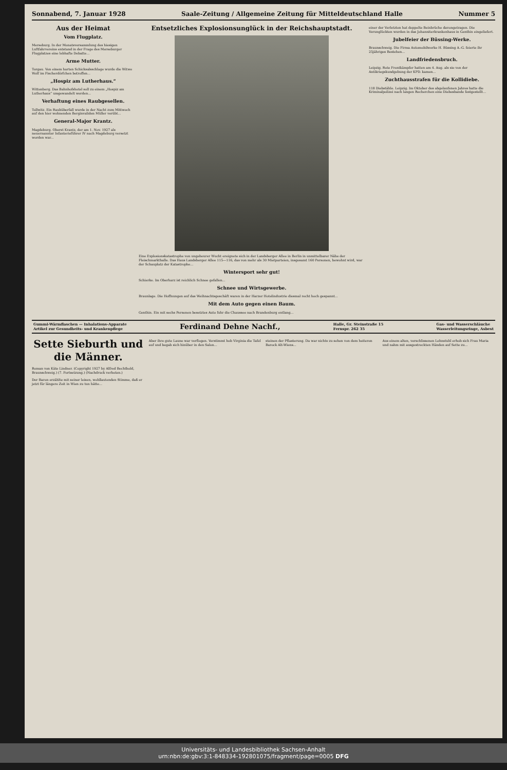Sonnabend, 7. Januar 1928 Saale-Zeitung / Allgemeine Zeitung für Mitteldeutschland Halle Nummer 5
Aus der Heimat
Vom Flugplatz.
Merseburg. In der Monatsversammlung des hiesigen Luftfahrvereins entstand in der Frage des Merseburger Flugplatzes eine lebhafte Debatte...
Arme Mutter.
Torgau. Von einem harten Schicksalsschlage wurde die Witwe Wolf im Fischerdörfchen betroffen...
„Hospiz am Lutherhaus.“
Wittenberg. Das Bahnhofshotel soll zu einem „Hospiz am Lutherhaus“ umgewandelt werden...
Verhaftung eines Raubgesellen.
Tollwitz. Ein Raubüberfall wurde in der Nacht zum Mittwoch auf den hier wohnenden Berginvaliden Müller verübt...
General-Major Krantz.
Magdeburg. Oberst Krantz, der am 1. Nov. 1927 als neuernannter Infanterieführer IV nach Magdeburg versetzt worden war...
Entsetzliches Explosionsunglück in der Reichshauptstadt.
Eine Explosionskatastrophe von ungeheurer Wucht ereignete sich in der Landsberger Allee in Berlin in unmittelbarer Nähe der Fleischmarkthalle. Das Haus Landsberger Allee 115—116, das von mehr als 30 Mietparteien, insgesamt 160 Personen, bewohnt wird, war der Schauplatz der Katastrophe...
Wintersport sehr gut!
Schierke. Im Oberharz ist reichlich Schnee gefallen...
Schnee und Wirtsgewerbe.
Braunlage. Die Hoffnungen auf das Weihnachtsgeschäft waren in der Harzer Hotelindustrie diesmal recht hoch gespannt...
Mit dem Auto gegen einen Baum.
Genthin. Ein mit sechs Personen besetztes Auto fuhr die Chaussee nach Brandenburg entlang...
einer der Verletzten hat doppelte Beinbrüche davongetragen. Die Verunglückten wurden in das Johanniterkrankenhaus in Genthin eingeliefert.
Jubelfeier der Büssing-Werke.
Braunschweig. Die Firma Automobilwerke H. Büssing A.-G. feierte ihr 25jähriges Bestehen...
Landfriedensbruch.
Leipzig. Rote Frontkämpfer hatten am 4. Aug. als sie von der Antikriegskundgebung der KPD. kamen...
Zuchthausstrafen für die Kollidiebe.
118 Diebstähle. Leipzig. Im Oktober des abgelaufenen Jahres hatte die Kriminalpolizei nach langen Recherchen eine Diebesbande festgestellt...
Gummi-Wärmflaschen — Inhalations-Apparate
Artikel zur Gesundheits- und Krankenpflege Ferdinand Dehne Nachf., Halle, Gr. Steinstraße 15
Fernspr. 262 35 Gas- und Wasserschläuche
Wasserleitungsringe, Asbest
Sette Sieburth und die Männer.
Roman von Käte Lindner. (Copyright 1927 by Alfred Bechthold, Braunschweig.) (7. Fortsetzung.) (Nachdruck verboten.)
Der Baron erzählte mit seiner leisen, wohllautenden Stimme, daß er jetzt für längere Zeit in Wien zu tun hätte...
Aber ihre gute Laune war verflogen. Verstimmt hob Virginia die Tafel auf und begab sich hinüber in den Salon...
steinen der Pflasterung. Da war nichts zu sehen von dem heiteren Barock Alt-Wiens...
Aus einem alten, verschlissenen Lehnstuhl erhob sich Frau Maria und nahm mit ausgestreckten Händen auf Sette zu...
Universitäts- und Landesbibliothek Sachsen-Anhalt
urn:nbn:de:gbv:3:1-848334-192801075/fragment/page=0005 DFG